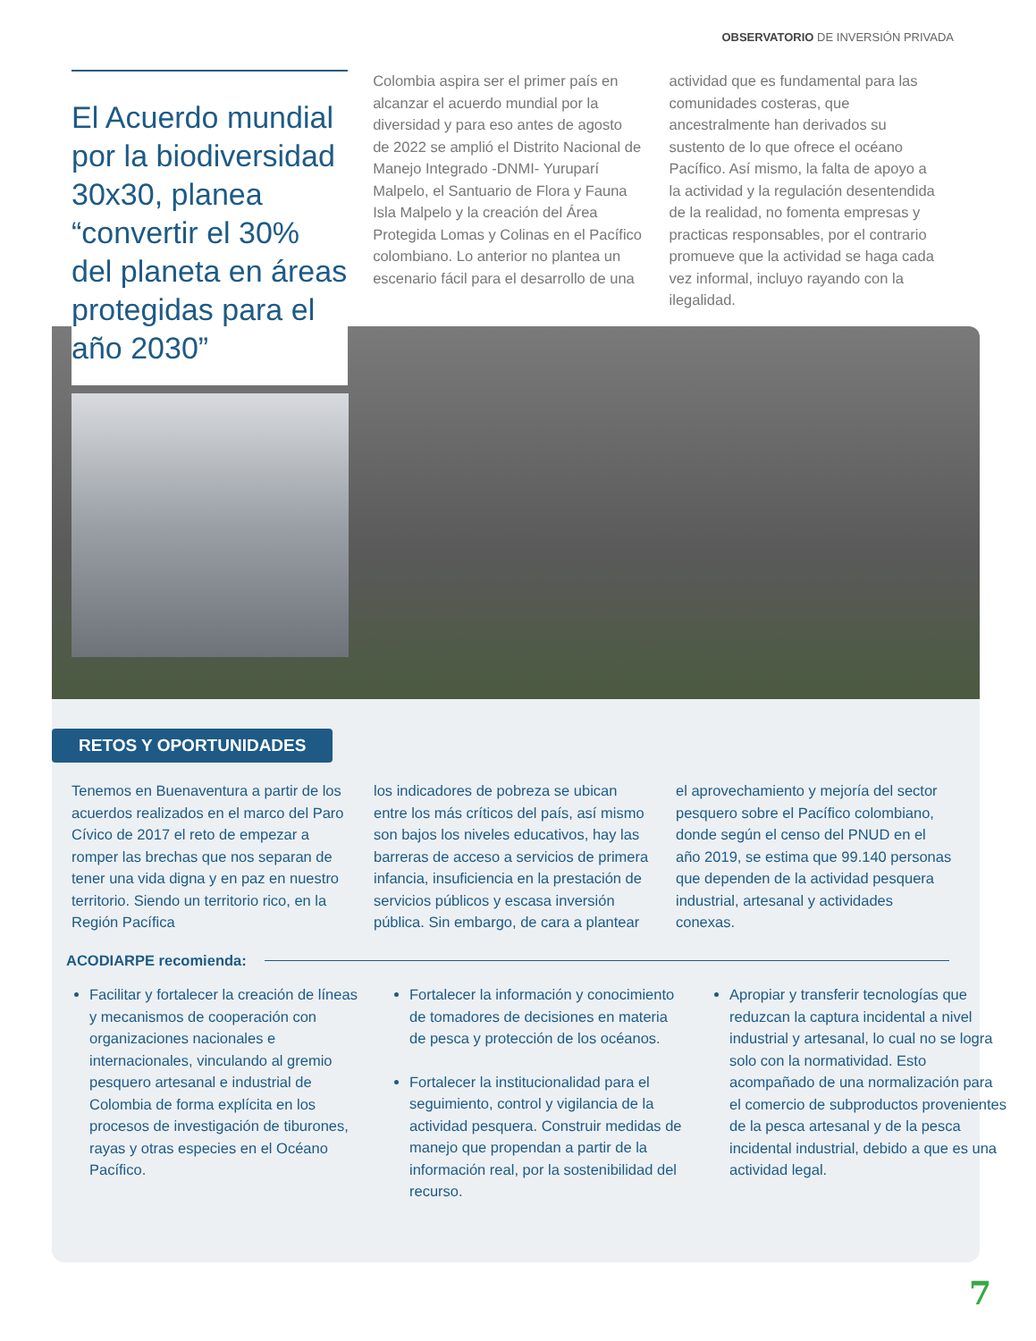OBSERVATORIO DE INVERSIÓN PRIVADA
El Acuerdo mundial por la biodiversidad 30x30, planea “convertir el 30% del planeta en áreas protegidas para el año 2030”
Colombia aspira ser el primer país en alcanzar el acuerdo mundial por la diversidad y para eso antes de agosto de 2022 se amplió el Distrito Nacional de Manejo Integrado -DNMI- Yuruparí Malpelo, el Santuario de Flora y Fauna Isla Malpelo y la creación del Área Protegida Lomas y Colinas en el Pacífico colombiano. Lo anterior no plantea un escenario fácil para el desarrollo de una
actividad que es fundamental para las comunidades costeras, que ancestralmente han derivados su sustento de lo que ofrece el océano Pacífico. Así mismo, la falta de apoyo a la actividad y la regulación desentendida de la realidad, no fomenta empresas y practicas responsables, por el contrario promueve que la actividad se haga cada vez informal, incluyo rayando con la ilegalidad.
RETOS Y OPORTUNIDADES
Tenemos en Buenaventura a partir de los acuerdos realizados en el marco del Paro Cívico de 2017 el reto de empezar a romper las brechas que nos separan de tener una vida digna y en paz en nuestro territorio. Siendo un territorio rico, en la Región Pacífica
los indicadores de pobreza se ubican entre los más críticos del país, así mismo son bajos los niveles educativos, hay las barreras de acceso a servicios de primera infancia, insuficiencia en la prestación de servicios públicos y escasa inversión pública. Sin embargo, de cara a plantear
el aprovechamiento y mejoría del sector pesquero sobre el Pacífico colombiano, donde según el censo del PNUD en el año 2019, se estima que 99.140 personas que dependen de la actividad pesquera industrial, artesanal y actividades conexas.
ACODIARPE recomienda:
Facilitar y fortalecer la creación de líneas y mecanismos de cooperación con organizaciones nacionales e internacionales, vinculando al gremio pesquero artesanal e industrial de Colombia de forma explícita en los procesos de investigación de tiburones, rayas y otras especies en el Océano Pacífico.
Fortalecer la información y conocimiento de tomadores de decisiones en materia de pesca y protección de los océanos.
Fortalecer la institucionalidad para el seguimiento, control y vigilancia de la actividad pesquera. Construir medidas de manejo que propendan a partir de la información real, por la sostenibilidad del recurso.
Apropiar y transferir tecnologías que reduzcan la captura incidental a nivel industrial y artesanal, lo cual no se logra solo con la normatividad. Esto acompañado de una normalización para el comercio de subproductos provenientes de la pesca artesanal y de la pesca incidental industrial, debido a que es una actividad legal.
7